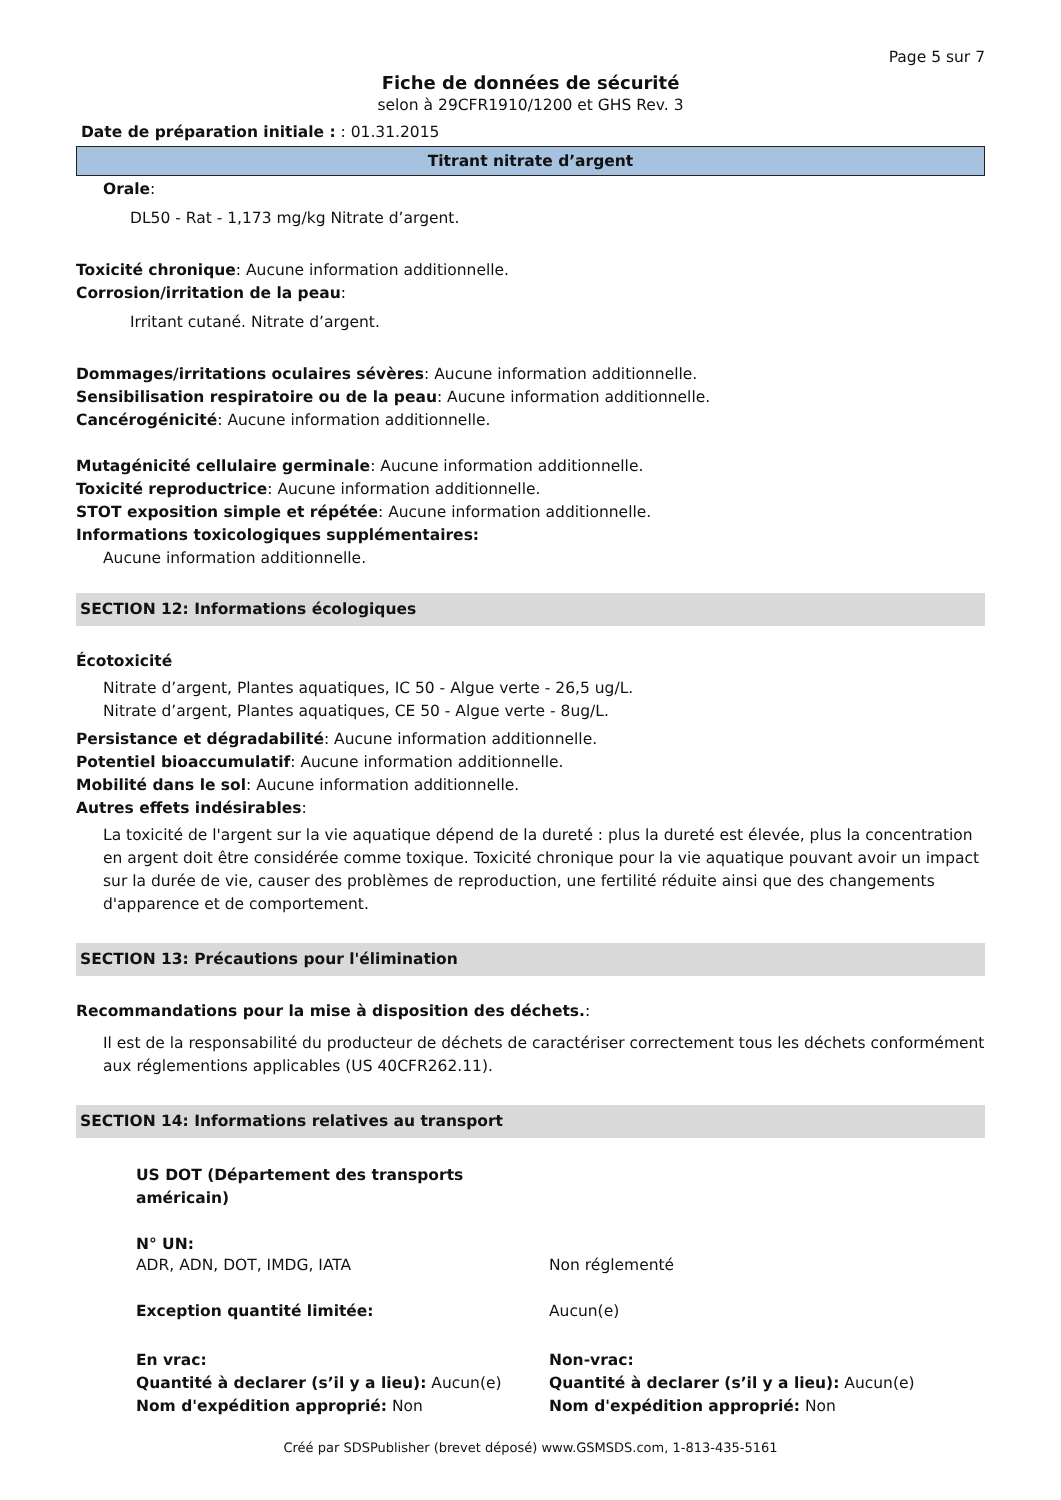Page 5 sur 7
Fiche de données de sécurité
selon à 29CFR1910/1200 et GHS Rev. 3
Date de préparation initiale : : 01.31.2015
Titrant nitrate d’argent
Orale:
DL50 - Rat - 1,173 mg/kg Nitrate d’argent.
Toxicité chronique: Aucune information additionnelle.
Corrosion/irritation de la peau:
Irritant cutané. Nitrate d’argent.
Dommages/irritations oculaires sévères: Aucune information additionnelle.
Sensibilisation respiratoire ou de la peau: Aucune information additionnelle.
Cancérogénicité: Aucune information additionnelle.
Mutagénicité cellulaire germinale: Aucune information additionnelle.
Toxicité reproductrice: Aucune information additionnelle.
STOT exposition simple et répétée: Aucune information additionnelle.
Informations toxicologiques supplémentaires:
Aucune information additionnelle.
SECTION 12: Informations écologiques
Écotoxicité
Nitrate d’argent, Plantes aquatiques, IC 50 - Algue verte - 26,5 ug/L.
Nitrate d’argent, Plantes aquatiques, CE 50 - Algue verte - 8ug/L.
Persistance et dégradabilité: Aucune information additionnelle.
Potentiel bioaccumulatif: Aucune information additionnelle.
Mobilité dans le sol: Aucune information additionnelle.
Autres effets indésirables:
La toxicité de l'argent sur la vie aquatique dépend de la dureté : plus la dureté est élevée, plus la concentration en argent doit être considérée comme toxique. Toxicité chronique pour la vie aquatique pouvant avoir un impact sur la durée de vie, causer des problèmes de reproduction, une fertilité réduite ainsi que des changements d'apparence et de comportement.
SECTION 13: Précautions pour l'élimination
Recommandations pour la mise à disposition des déchets.:
Il est de la responsabilité du producteur de déchets de caractériser correctement tous les déchets conformément aux réglementions applicables (US 40CFR262.11).
SECTION 14: Informations relatives au transport
US DOT (Département des transports américain)
N° UN:
ADR, ADN, DOT, IMDG, IATA Non réglementé
Exception quantité limitée: Aucun(e)
En vrac:
Quantité à declarer (s’il y a lieu): Aucun(e)
Nom d'expédition approprié: Non
Non-vrac:
Quantité à declarer (s’il y a lieu): Aucun(e)
Nom d'expédition approprié: Non
Créé par SDSPublisher (brevet déposé) www.GSMSDS.com, 1-813-435-5161